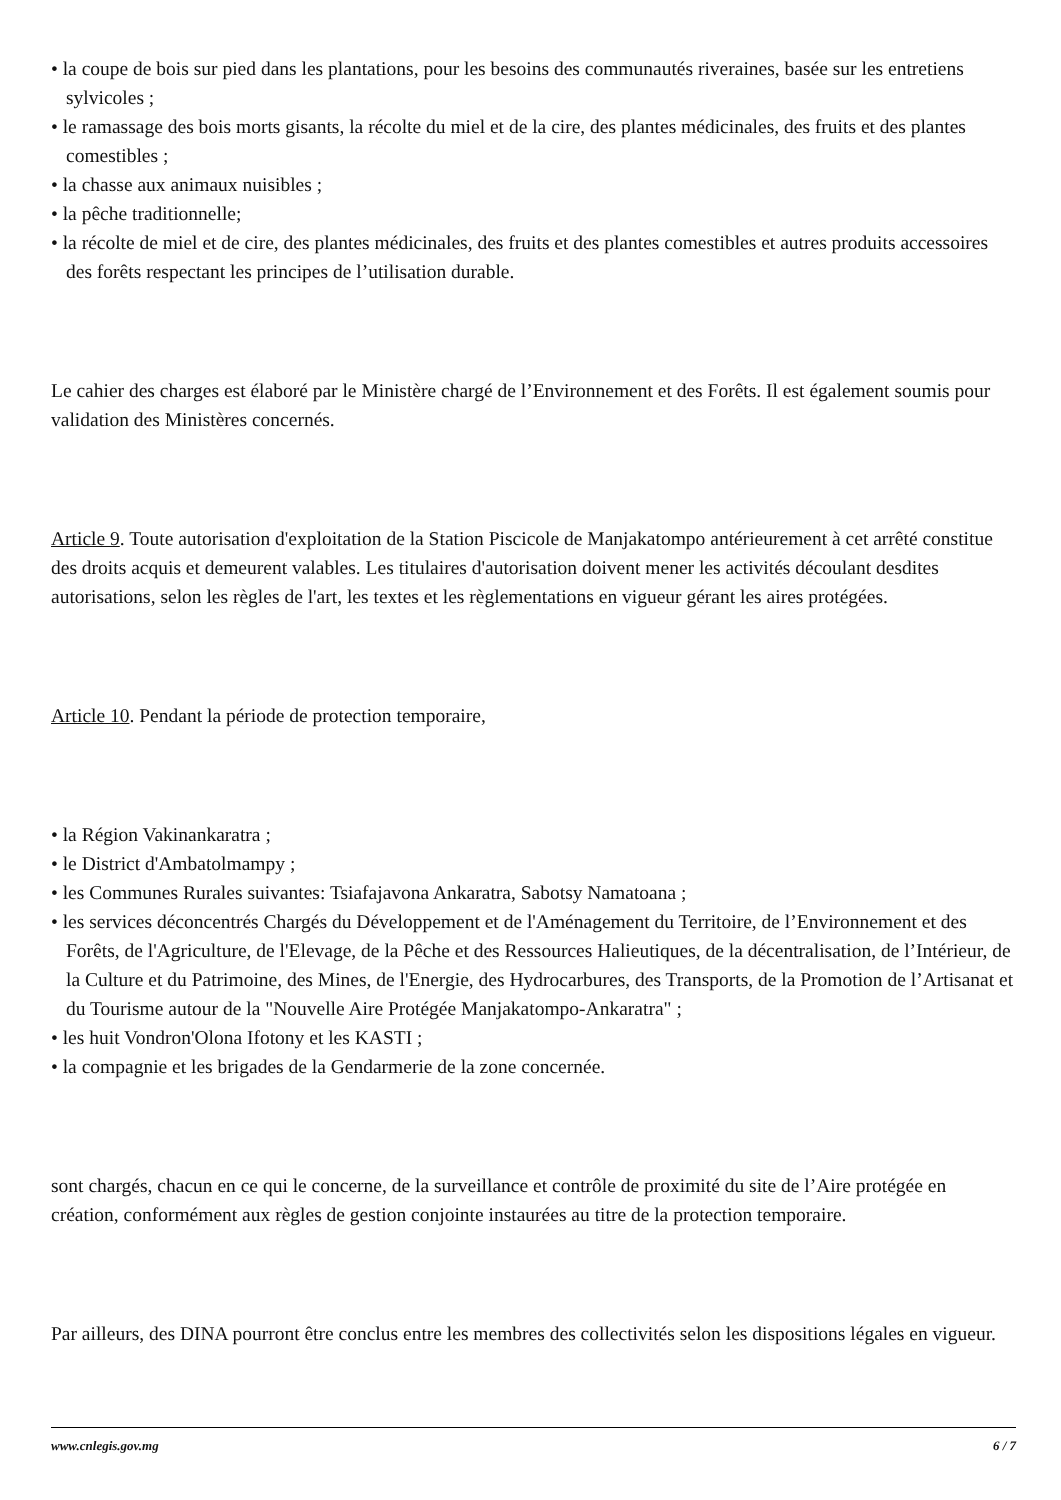• la coupe de bois sur pied dans les plantations, pour les besoins des communautés riveraines, basée sur les entretiens sylvicoles ;
• le ramassage des bois morts gisants, la récolte du miel et de la cire, des plantes médicinales, des fruits et des plantes comestibles ;
• la chasse aux animaux nuisibles ;
• la pêche traditionnelle;
• la récolte de miel et de cire, des plantes médicinales, des fruits et des plantes comestibles et autres produits accessoires des forêts respectant les principes de l’utilisation durable.
Le cahier des charges est élaboré par le Ministère chargé de l’Environnement et des Forêts. Il est également soumis pour validation des Ministères concernés.
Article 9. Toute autorisation d'exploitation de la Station Piscicole de Manjakatompo antérieurement à cet arrêté constitue des droits acquis et demeurent valables. Les titulaires d'autorisation doivent mener les activités découlant desdites autorisations, selon les règles de l'art, les textes et les règlementations en vigueur gérant les aires protégées.
Article 10. Pendant la période de protection temporaire,
• la Région Vakinankaratra ;
• le District d'Ambatolmampy ;
• les Communes Rurales suivantes: Tsiafajavona Ankaratra, Sabotsy Namatoana ;
• les services déconcentrés Chargés du Développement et de l'Aménagement du Territoire, de l’Environnement et des Forêts, de l'Agriculture, de l'Elevage, de la Pêche et des Ressources Halieutiques, de la décentralisation, de l’Intérieur, de la Culture et du Patrimoine, des Mines, de l'Energie, des Hydrocarbures, des Transports, de la Promotion de l’Artisanat et du Tourisme autour de la "Nouvelle Aire Protégée Manjakatompo-Ankaratra" ;
• les huit Vondron'Olona Ifotony et les KASTI ;
• la compagnie et les brigades de la Gendarmerie de la zone concernée.
sont chargés, chacun en ce qui le concerne, de la surveillance et contrôle de proximité du site de l’Aire protégée en création, conformément aux règles de gestion conjointe instaurées au titre de la protection temporaire.
Par ailleurs, des DINA pourront être conclus entre les membres des collectivités selon les dispositions légales en vigueur.
www.cnlegis.gov.mg 6 / 7